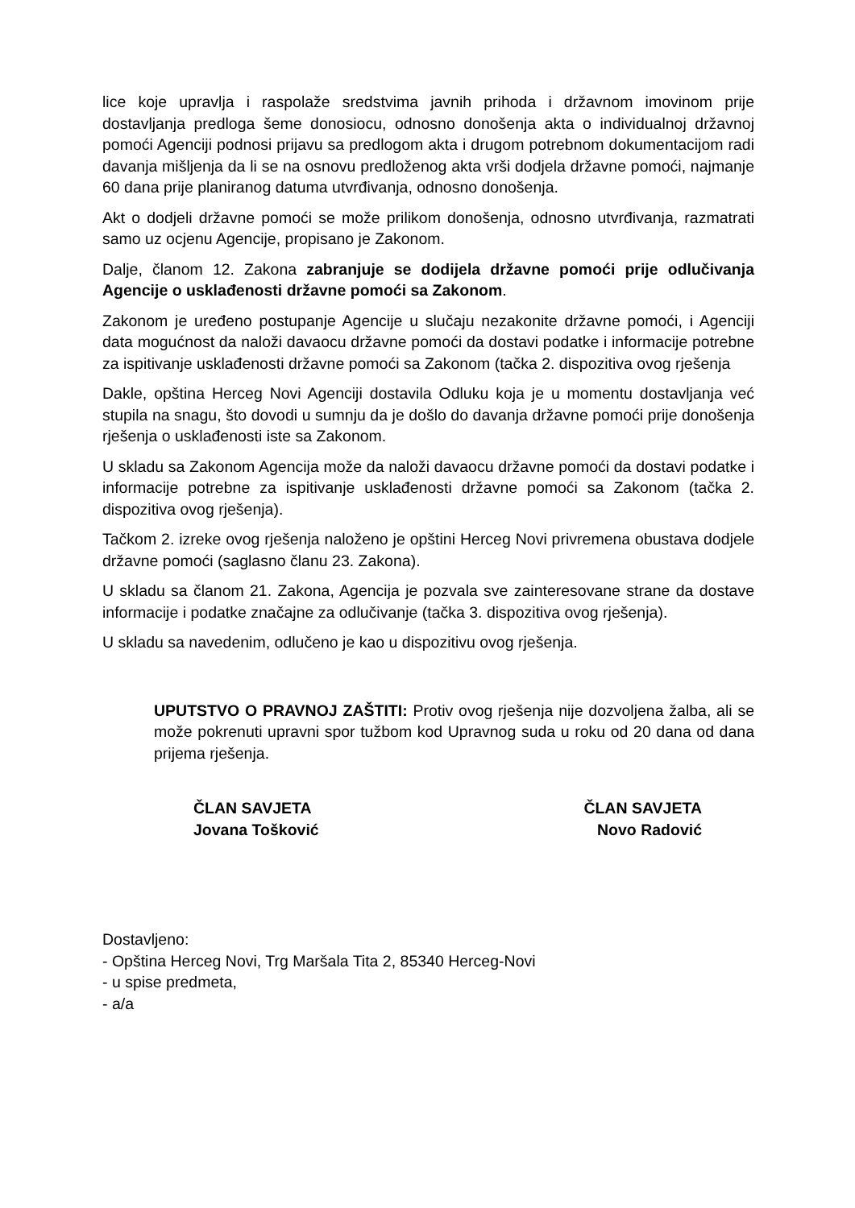lice koje upravlja i raspolaže sredstvima javnih prihoda i državnom imovinom prije dostavljanja predloga šeme donosiocu, odnosno donošenja akta o individualnoj državnoj pomoći Agenciji podnosi prijavu sa predlogom akta i drugom potrebnom dokumentacijom radi davanja mišljenja da li se na osnovu predloženog akta vrši dodjela državne pomoći, najmanje 60 dana prije planiranog datuma utvrđivanja, odnosno donošenja.
Akt o dodjeli državne pomoći se može prilikom donošenja, odnosno utvrđivanja, razmatrati samo uz ocjenu Agencije, propisano je Zakonom.
Dalje, članom 12. Zakona zabranjuje se dodijela državne pomoći prije odlučivanja Agencije o usklađenosti državne pomoći sa Zakonom.
Zakonom je uređeno postupanje Agencije u slučaju nezakonite državne pomoći, i Agenciji data mogućnost da naloži davaocu državne pomoći da dostavi podatke i informacije potrebne za ispitivanje usklađenosti državne pomoći sa Zakonom (tačka 2. dispozitiva ovog rješenja
Dakle, opština Herceg Novi Agenciji dostavila Odluku koja je u momentu dostavljanja već stupila na snagu, što dovodi u sumnju da je došlo do davanja državne pomoći prije donošenja rješenja o usklađenosti iste sa Zakonom.
U skladu sa Zakonom Agencija može da naloži davaocu državne pomoći da dostavi podatke i informacije potrebne za ispitivanje usklađenosti državne pomoći sa Zakonom (tačka 2. dispozitiva ovog rješenja).
Tačkom 2. izreke ovog rješenja naloženo je opštini Herceg Novi privremena obustava dodjele državne pomoći (saglasno članu 23. Zakona).
U skladu sa članom 21. Zakona, Agencija je pozvala sve zainteresovane strane da dostave informacije i podatke značajne za odlučivanje (tačka 3. dispozitiva ovog rješenja).
U skladu sa navedenim, odlučeno je kao u dispozitivu ovog rješenja.
UPUTSTVO O PRAVNOJ ZAŠTITI: Protiv ovog rješenja nije dozvoljena žalba, ali se može pokrenuti upravni spor tužbom kod Upravnog suda u roku od 20 dana od dana prijema rješenja.
ČLAN SAVJETA
Jovana Tošković
ČLAN SAVJETA
Novo Radović
Dostavljeno:
- Opština Herceg Novi, Trg Maršala Tita 2, 85340 Herceg-Novi
- u spise predmeta,
- a/a